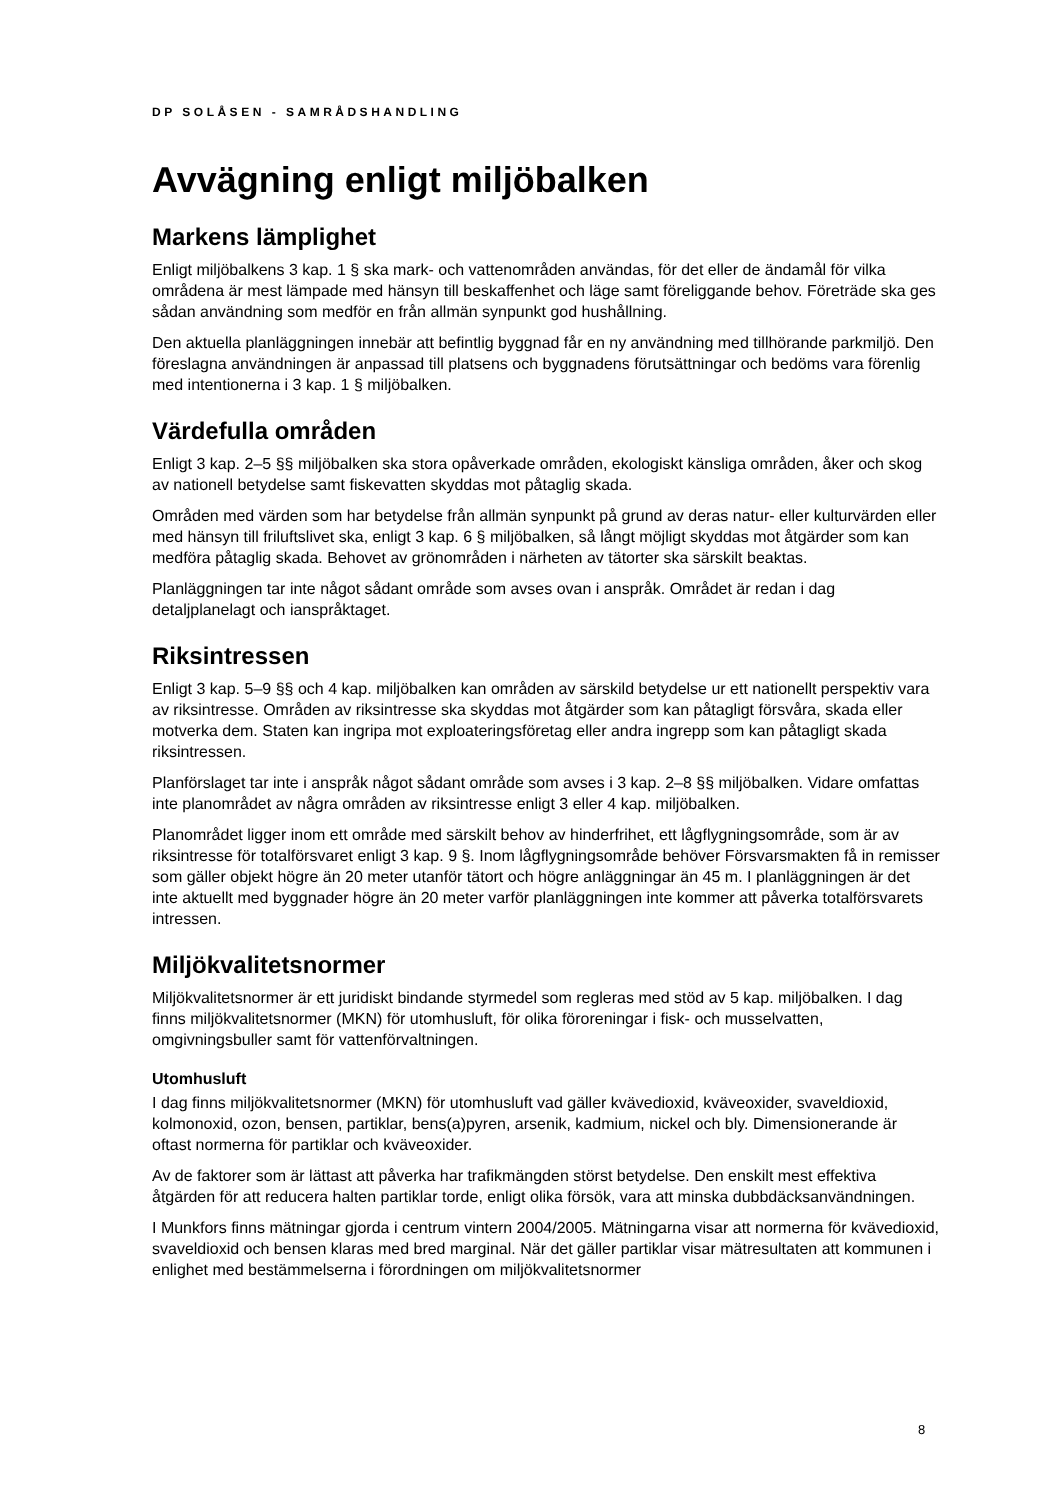DP SOLÅSEN - SAMRÅDSHANDLING
Avvägning enligt miljöbalken
Markens lämplighet
Enligt miljöbalkens 3 kap. 1 § ska mark- och vattenområden användas, för det eller de ändamål för vilka områdena är mest lämpade med hänsyn till beskaffenhet och läge samt föreliggande behov. Företräde ska ges sådan användning som medför en från allmän synpunkt god hushållning.
Den aktuella planläggningen innebär att befintlig byggnad får en ny användning med tillhörande parkmiljö. Den föreslagna användningen är anpassad till platsens och byggnadens förutsättningar och bedöms vara förenlig med intentionerna i 3 kap. 1 § miljöbalken.
Värdefulla områden
Enligt 3 kap. 2–5 §§ miljöbalken ska stora opåverkade områden, ekologiskt känsliga områden, åker och skog av nationell betydelse samt fiskevatten skyddas mot påtaglig skada.
Områden med värden som har betydelse från allmän synpunkt på grund av deras natur- eller kulturvärden eller med hänsyn till friluftslivet ska, enligt 3 kap. 6 § miljöbalken, så långt möjligt skyddas mot åtgärder som kan medföra påtaglig skada. Behovet av grönområden i närheten av tätorter ska särskilt beaktas.
Planläggningen tar inte något sådant område som avses ovan i anspråk. Området är redan i dag detaljplanelagt och ianspråktaget.
Riksintressen
Enligt 3 kap. 5–9 §§ och 4 kap. miljöbalken kan områden av särskild betydelse ur ett nationellt perspektiv vara av riksintresse. Områden av riksintresse ska skyddas mot åtgärder som kan påtagligt försvåra, skada eller motverka dem. Staten kan ingripa mot exploateringsföretag eller andra ingrepp som kan påtagligt skada riksintressen.
Planförslaget tar inte i anspråk något sådant område som avses i 3 kap. 2–8 §§ miljöbalken. Vidare omfattas inte planområdet av några områden av riksintresse enligt 3 eller 4 kap. miljöbalken.
Planområdet ligger inom ett område med särskilt behov av hinderfrihet, ett lågflygningsområde, som är av riksintresse för totalförsvaret enligt 3 kap. 9 §. Inom lågflygningsområde behöver Försvarsmakten få in remisser som gäller objekt högre än 20 meter utanför tätort och högre anläggningar än 45 m. I planläggningen är det inte aktuellt med byggnader högre än 20 meter varför planläggningen inte kommer att påverka totalförsvarets intressen.
Miljökvalitetsnormer
Miljökvalitetsnormer är ett juridiskt bindande styrmedel som regleras med stöd av 5 kap. miljöbalken. I dag finns miljökvalitetsnormer (MKN) för utomhusluft, för olika föroreningar i fisk- och musselvatten, omgivningsbuller samt för vattenförvaltningen.
Utomhusluft
I dag finns miljökvalitetsnormer (MKN) för utomhusluft vad gäller kvävedioxid, kväveoxider, svaveldioxid, kolmonoxid, ozon, bensen, partiklar, bens(a)pyren, arsenik, kadmium, nickel och bly. Dimensionerande är oftast normerna för partiklar och kväveoxider.
Av de faktorer som är lättast att påverka har trafikmängden störst betydelse. Den enskilt mest effektiva åtgärden för att reducera halten partiklar torde, enligt olika försök, vara att minska dubbdäcksanvändningen.
I Munkfors finns mätningar gjorda i centrum vintern 2004/2005. Mätningarna visar att normerna för kvävedioxid, svaveldioxid och bensen klaras med bred marginal. När det gäller partiklar visar mätresultaten att kommunen i enlighet med bestämmelserna i förordningen om miljökvalitetsnormer
8